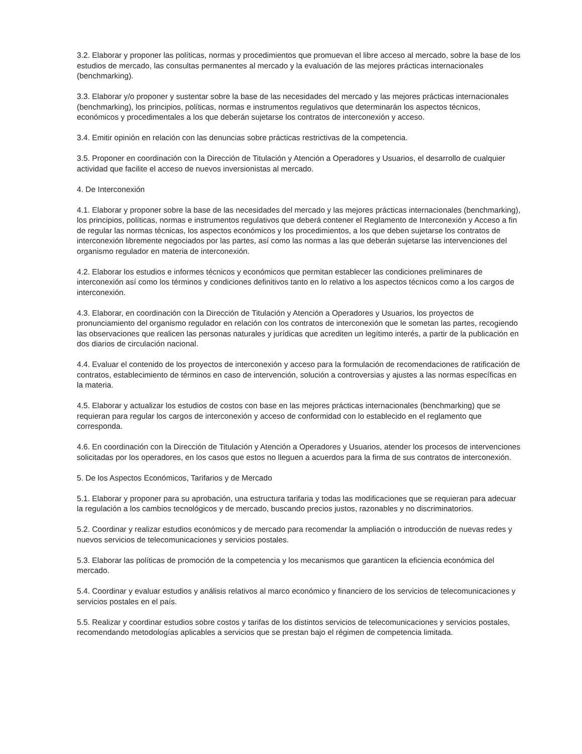3.2. Elaborar y proponer las políticas, normas y procedimientos que promuevan el libre acceso al mercado, sobre la base de los estudios de mercado, las consultas permanentes al mercado y la evaluación de las mejores prácticas internacionales (benchmarking).
3.3. Elaborar y/o proponer y sustentar sobre la base de las necesidades del mercado y las mejores prácticas internacionales (benchmarking), los principios, políticas, normas e instrumentos regulativos que determinarán los aspectos técnicos, económicos y procedimentales a los que deberán sujetarse los contratos de interconexión y acceso.
3.4. Emitir opinión en relación con las denuncias sobre prácticas restrictivas de la competencia.
3.5. Proponer en coordinación con la Dirección de Titulación y Atención a Operadores y Usuarios, el desarrollo de cualquier actividad que facilite el acceso de nuevos inversionistas al mercado.
4. De Interconexión
4.1. Elaborar y proponer sobre la base de las necesidades del mercado y las mejores prácticas internacionales (benchmarking), los principios, políticas, normas e instrumentos regulativos que deberá contener el Reglamento de Interconexión y Acceso a fin de regular las normas técnicas, los aspectos económicos y los procedimientos, a los que deben sujetarse los contratos de interconexión libremente negociados por las partes, así como las normas a las que deberán sujetarse las intervenciones del organismo regulador en materia de interconexión.
4.2. Elaborar los estudios e informes técnicos y económicos que permitan establecer las condiciones preliminares de interconexión así como los términos y condiciones definitivos tanto en lo relativo a los aspectos técnicos como a los cargos de interconexión.
4.3. Elaborar, en coordinación con la Dirección de Titulación y Atención a Operadores y Usuarios, los proyectos de pronunciamiento del organismo regulador en relación con los contratos de interconexión que le sometan las partes, recogiendo las observaciones que realicen las personas naturales y jurídicas que acrediten un legítimo interés, a partir de la publicación en dos diarios de circulación nacional.
4.4. Evaluar el contenido de los proyectos de interconexión y acceso para la formulación de recomendaciones de ratificación de contratos, establecimiento de términos en caso de intervención, solución a controversias y ajustes a las normas específicas en la materia.
4.5. Elaborar y actualizar los estudios de costos con base en las mejores prácticas internacionales (benchmarking) que se requieran para regular los cargos de interconexión y acceso de conformidad con lo establecido en el reglamento que corresponda.
4.6. En coordinación con la Dirección de Titulación y Atención a Operadores y Usuarios, atender los procesos de intervenciones solicitadas por los operadores, en los casos que estos no lleguen a acuerdos para la firma de sus contratos de interconexión.
5. De los Aspectos Económicos, Tarifarios y de Mercado
5.1. Elaborar y proponer para su aprobación, una estructura tarifaria y todas las modificaciones que se requieran para adecuar la regulación a los cambios tecnológicos y de mercado, buscando precios justos, razonables y no discriminatorios.
5.2. Coordinar y realizar estudios económicos y de mercado para recomendar la ampliación o introducción de nuevas redes y nuevos servicios de telecomunicaciones y servicios postales.
5.3. Elaborar las políticas de promoción de la competencia y los mecanismos que garanticen la eficiencia económica del mercado.
5.4. Coordinar y evaluar estudios y análisis relativos al marco económico y financiero de los servicios de telecomunicaciones y servicios postales en el país.
5.5. Realizar y coordinar estudios sobre costos y tarifas de los distintos servicios de telecomunicaciones y servicios postales, recomendando metodologías aplicables a servicios que se prestan bajo el régimen de competencia limitada.